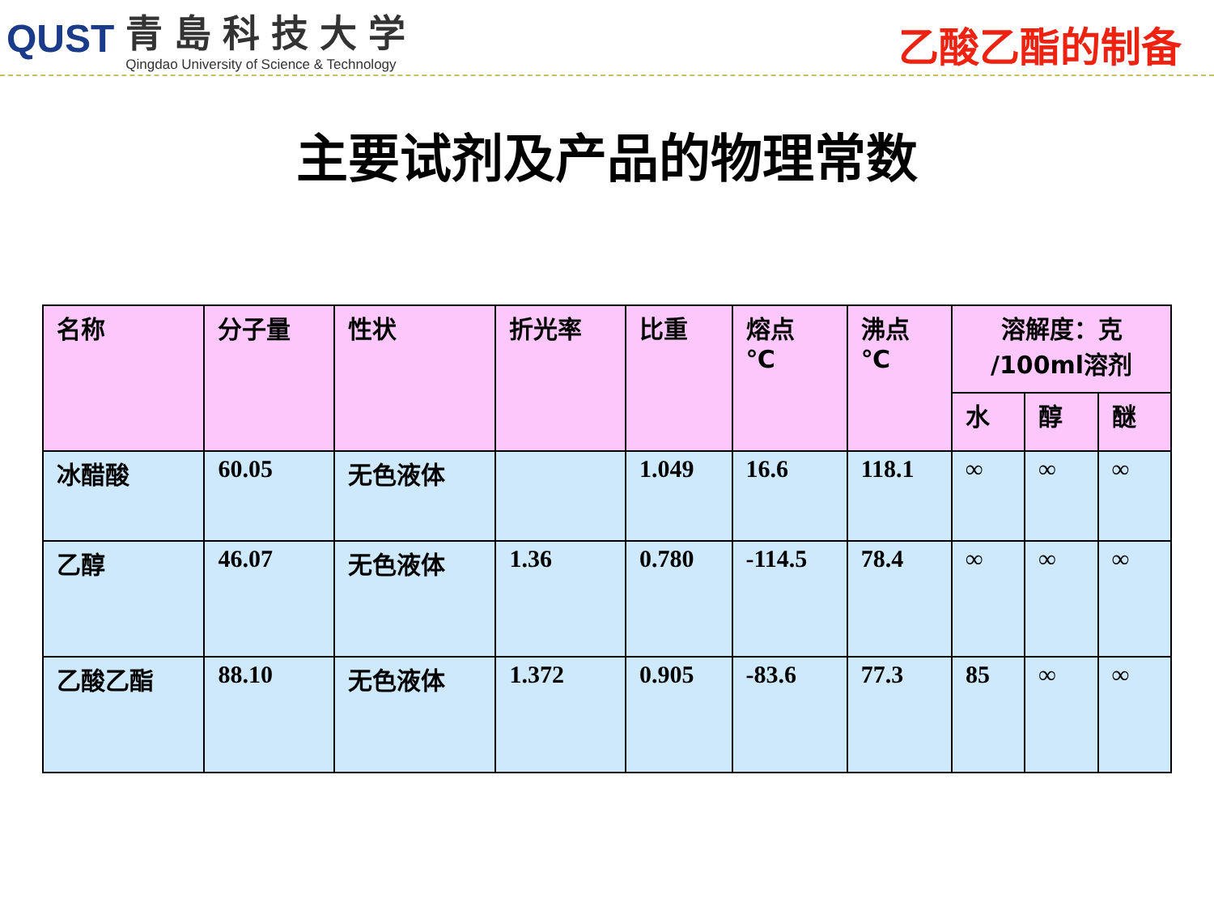QUST
青島科技大学
Qingdao University of Science & Technology
乙酸乙酯的制备
主要试剂及产品的物理常数
| 名称 | 分子量 | 性状 | 折光率 | 比重 | 熔点 ℃ | 沸点 ℃ | 溶解度：克 /100ml溶剂 | | |
| --- | --- | --- | --- | --- | --- | --- | --- | --- | --- |
| | | | | | | | 水 | 醇 | 醚 |
| 冰醋酸 | 60.05 | 无色液体 | | 1.049 | 16.6 | 118.1 | ∞ | ∞ | ∞ |
| 乙醇 | 46.07 | 无色液体 | 1.36 | 0.780 | -114.5 | 78.4 | ∞ | ∞ | ∞ |
| 乙酸乙酯 | 88.10 | 无色液体 | 1.372 | 0.905 | -83.6 | 77.3 | 85 | ∞ | ∞ |